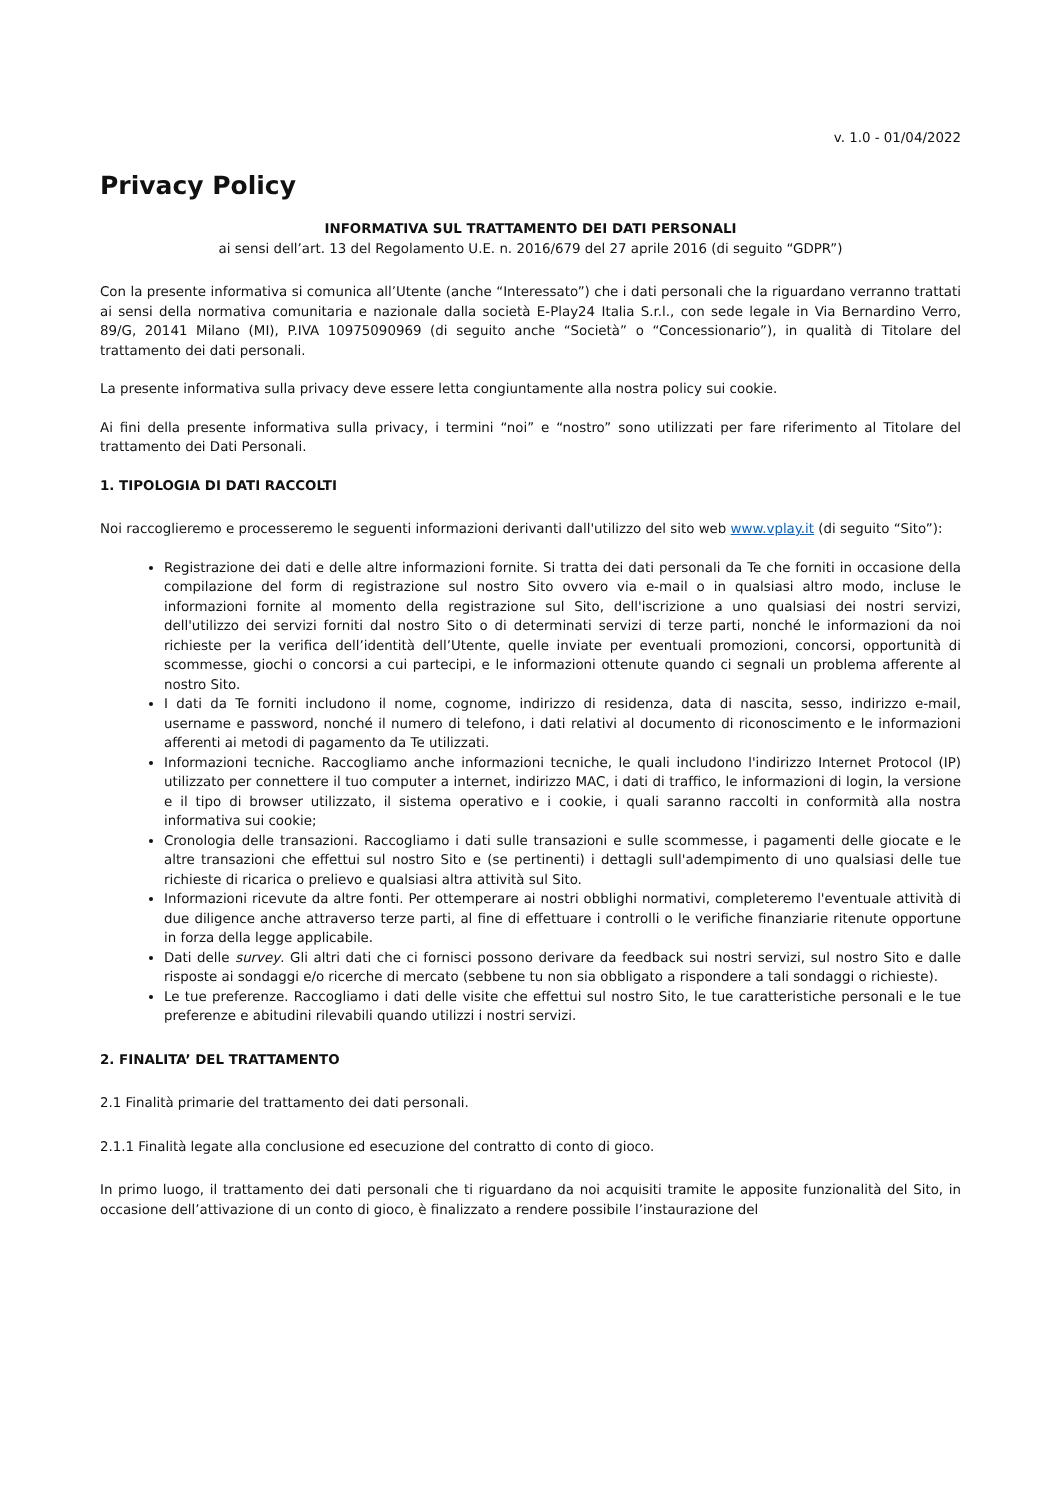v. 1.0 - 01/04/2022
Privacy Policy
INFORMATIVA SUL TRATTAMENTO DEI DATI PERSONALI
ai sensi dell’art. 13 del Regolamento U.E. n. 2016/679 del 27 aprile 2016 (di seguito “GDPR”)
Con la presente informativa si comunica all’Utente (anche “Interessato”) che i dati personali che la riguardano verranno trattati ai sensi della normativa comunitaria e nazionale dalla società E-Play24 Italia S.r.l., con sede legale in Via Bernardino Verro, 89/G, 20141 Milano (MI), P.IVA 10975090969 (di seguito anche “Società” o “Concessionario”), in qualità di Titolare del trattamento dei dati personali.
La presente informativa sulla privacy deve essere letta congiuntamente alla nostra policy sui cookie.
Ai fini della presente informativa sulla privacy, i termini “noi” e “nostro” sono utilizzati per fare riferimento al Titolare del trattamento dei Dati Personali.
1. TIPOLOGIA DI DATI RACCOLTI
Noi raccoglieremo e processeremo le seguenti informazioni derivanti dall'utilizzo del sito web www.vplay.it (di seguito “Sito”):
Registrazione dei dati e delle altre informazioni fornite. Si tratta dei dati personali da Te che forniti in occasione della compilazione del form di registrazione sul nostro Sito ovvero via e-mail o in qualsiasi altro modo, incluse le informazioni fornite al momento della registrazione sul Sito, dell'iscrizione a uno qualsiasi dei nostri servizi, dell'utilizzo dei servizi forniti dal nostro Sito o di determinati servizi di terze parti, nonché le informazioni da noi richieste per la verifica dell’identità dell’Utente, quelle inviate per eventuali promozioni, concorsi, opportunità di scommesse, giochi o concorsi a cui partecipi, e le informazioni ottenute quando ci segnali un problema afferente al nostro Sito.
I dati da Te forniti includono il nome, cognome, indirizzo di residenza, data di nascita, sesso, indirizzo e-mail, username e password, nonché il numero di telefono, i dati relativi al documento di riconoscimento e le informazioni afferenti ai metodi di pagamento da Te utilizzati.
Informazioni tecniche. Raccogliamo anche informazioni tecniche, le quali includono l'indirizzo Internet Protocol (IP) utilizzato per connettere il tuo computer a internet, indirizzo MAC, i dati di traffico, le informazioni di login, la versione e il tipo di browser utilizzato, il sistema operativo e i cookie, i quali saranno raccolti in conformità alla nostra informativa sui cookie;
Cronologia delle transazioni. Raccogliamo i dati sulle transazioni e sulle scommesse, i pagamenti delle giocate e le altre transazioni che effettui sul nostro Sito e (se pertinenti) i dettagli sull'adempimento di uno qualsiasi delle tue richieste di ricarica o prelievo e qualsiasi altra attività sul Sito.
Informazioni ricevute da altre fonti. Per ottemperare ai nostri obblighi normativi, completeremo l'eventuale attività di due diligence anche attraverso terze parti, al fine di effettuare i controlli o le verifiche finanziarie ritenute opportune in forza della legge applicabile.
Dati delle survey. Gli altri dati che ci fornisci possono derivare da feedback sui nostri servizi, sul nostro Sito e dalle risposte ai sondaggi e/o ricerche di mercato (sebbene tu non sia obbligato a rispondere a tali sondaggi o richieste).
Le tue preferenze. Raccogliamo i dati delle visite che effettui sul nostro Sito, le tue caratteristiche personali e le tue preferenze e abitudini rilevabili quando utilizzi i nostri servizi.
2. FINALITA’ DEL TRATTAMENTO
2.1 Finalità primarie del trattamento dei dati personali.
2.1.1 Finalità legate alla conclusione ed esecuzione del contratto di conto di gioco.
In primo luogo, il trattamento dei dati personali che ti riguardano da noi acquisiti tramite le apposite funzionalità del Sito, in occasione dell’attivazione di un conto di gioco, è finalizzato a rendere possibile l’instaurazione del